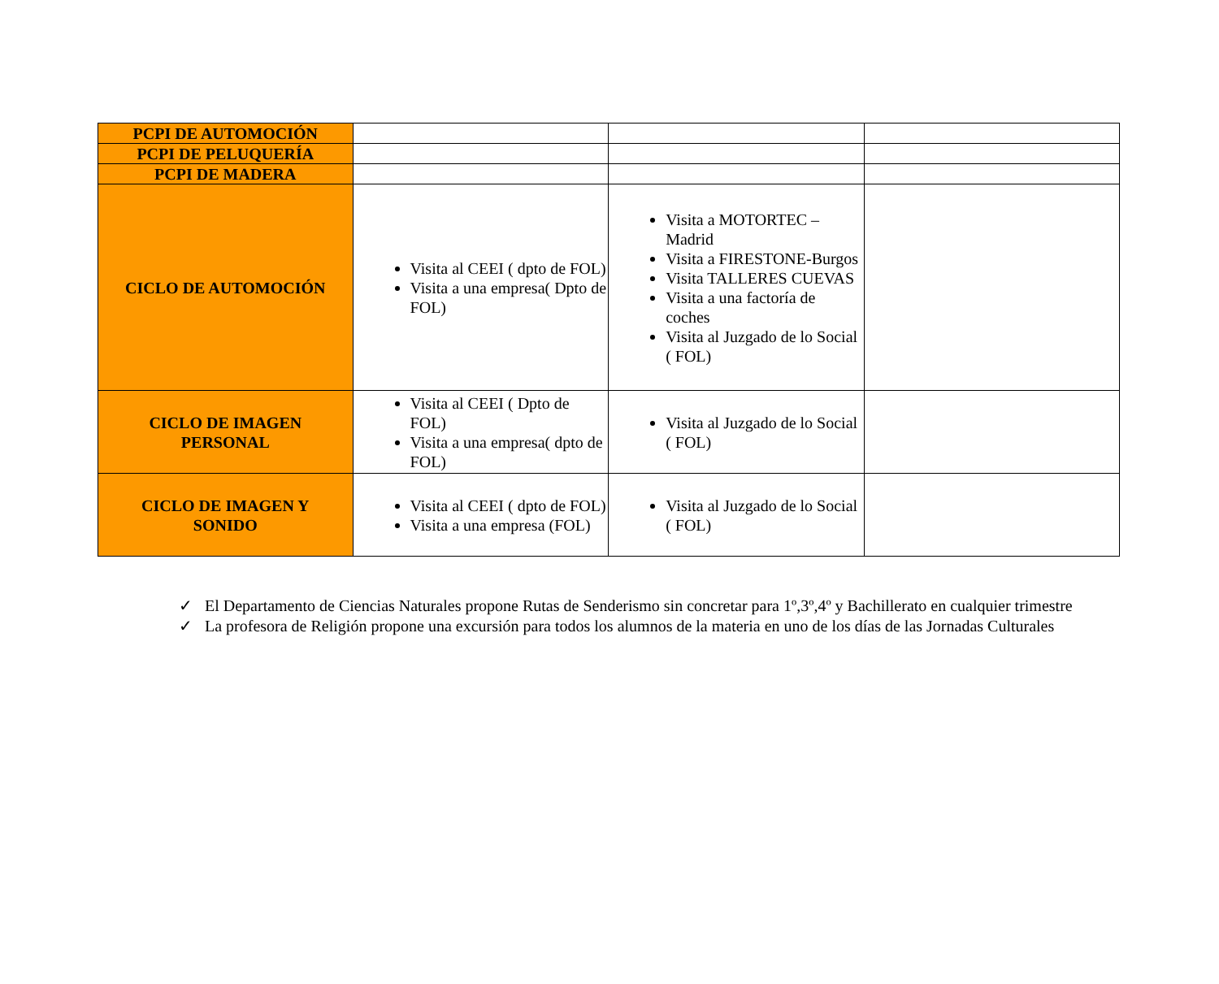| PCPI DE AUTOMOCIÓN | | | |
| PCPI DE PELUQUERÍA | | | |
| PCPI DE MADERA | | | |
| CICLO DE AUTOMOCIÓN | Visita al CEEI ( dpto de FOL) Visita a una empresa( Dpto de FOL) | Visita a MOTORTEC – Madrid Visita a FIRESTONE-Burgos Visita TALLERES CUEVAS Visita a una factoría de coches Visita al Juzgado de lo Social ( FOL) | |
| CICLO DE IMAGEN PERSONAL | Visita al CEEI ( Dpto de FOL) Visita a una empresa( dpto de FOL) | Visita al Juzgado de lo Social ( FOL) | |
| CICLO DE IMAGEN Y SONIDO | Visita al CEEI ( dpto de FOL) Visita a una empresa (FOL) | Visita al Juzgado de lo Social ( FOL) | |
✓ El Departamento de Ciencias Naturales propone Rutas de Senderismo sin concretar para 1º,3º,4º y Bachillerato en cualquier trimestre
✓ La profesora de Religión propone una excursión para todos los alumnos de la materia en uno de los días de las Jornadas Culturales